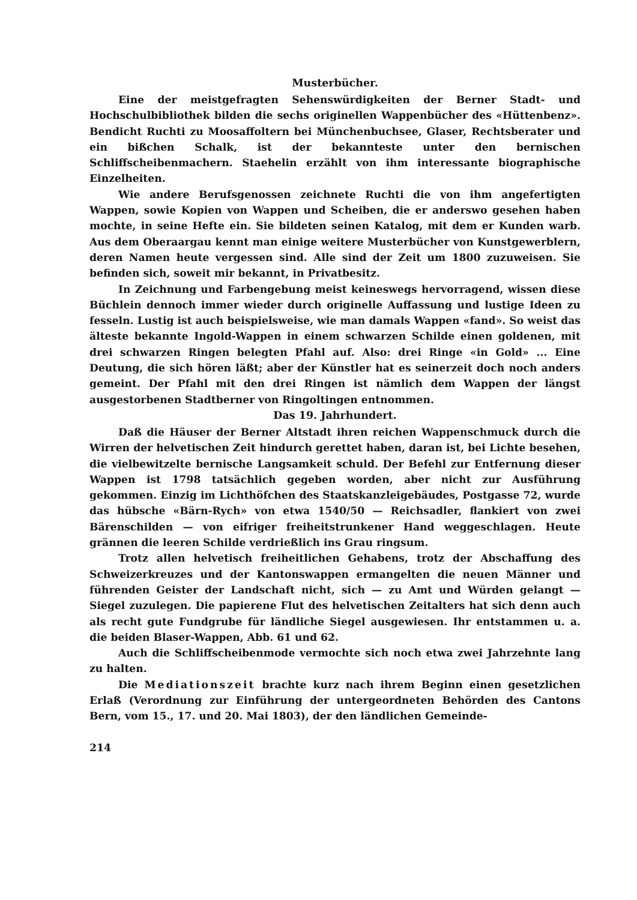Musterbücher.
Eine der meistgefragten Sehenswürdigkeiten der Berner Stadt- und Hochschulbibliothek bilden die sechs originellen Wappenbücher des «Hüttenbenz». Bendicht Ruchti zu Moosaffoltern bei Münchenbuchsee, Glaser, Rechtsberater und ein bißchen Schalk, ist der bekannteste unter den bernischen Schliffscheibenmachern. Staehelin erzählt von ihm interessante biographische Einzelheiten.
Wie andere Berufsgenossen zeichnete Ruchti die von ihm angefertigten Wappen, sowie Kopien von Wappen und Scheiben, die er anderswo gesehen haben mochte, in seine Hefte ein. Sie bildeten seinen Katalog, mit dem er Kunden warb. Aus dem Oberaargau kennt man einige weitere Musterbücher von Kunstgewerblern, deren Namen heute vergessen sind. Alle sind der Zeit um 1800 zuzuweisen. Sie befinden sich, soweit mir bekannt, in Privatbesitz.
In Zeichnung und Farbengebung meist keineswegs hervorragend, wissen diese Büchlein dennoch immer wieder durch originelle Auffassung und lustige Ideen zu fesseln. Lustig ist auch beispielsweise, wie man damals Wappen «fand». So weist das älteste bekannte Ingold-Wappen in einem schwarzen Schilde einen goldenen, mit drei schwarzen Ringen belegten Pfahl auf. Also: drei Ringe «in Gold» ... Eine Deutung, die sich hören läßt; aber der Künstler hat es seinerzeit doch noch anders gemeint. Der Pfahl mit den drei Ringen ist nämlich dem Wappen der längst ausgestorbenen Stadtberner von Ringoltingen entnommen.
Das 19. Jahrhundert.
Daß die Häuser der Berner Altstadt ihren reichen Wappenschmuck durch die Wirren der helvetischen Zeit hindurch gerettet haben, daran ist, bei Lichte besehen, die vielbewitzelte bernische Langsamkeit schuld. Der Befehl zur Entfernung dieser Wappen ist 1798 tatsächlich gegeben worden, aber nicht zur Ausführung gekommen. Einzig im Lichthöfchen des Staatskanzleigebäudes, Postgasse 72, wurde das hübsche «Bärn-Rych» von etwa 1540/50 — Reichsadler, flankiert von zwei Bärenschilden — von eifriger freiheitstrunkener Hand weggeschlagen. Heute grännen die leeren Schilde verdrießlich ins Grau ringsum.
Trotz allen helvetisch freiheitlichen Gehabens, trotz der Abschaffung des Schweizerkreuzes und der Kantonswappen ermangelten die neuen Männer und führenden Geister der Landschaft nicht, sich — zu Amt und Würden gelangt — Siegel zuzulegen. Die papierene Flut des helvetischen Zeitalters hat sich denn auch als recht gute Fundgrube für ländliche Siegel ausgewiesen. Ihr entstammen u. a. die beiden Blaser-Wappen, Abb. 61 und 62.
Auch die Schliffscheibenmode vermochte sich noch etwa zwei Jahrzehnte lang zu halten.
Die Mediationszeit brachte kurz nach ihrem Beginn einen gesetzlichen Erlaß (Verordnung zur Einführung der untergeordneten Behörden des Cantons Bern, vom 15., 17. und 20. Mai 1803), der den ländlichen Gemeinde-
214